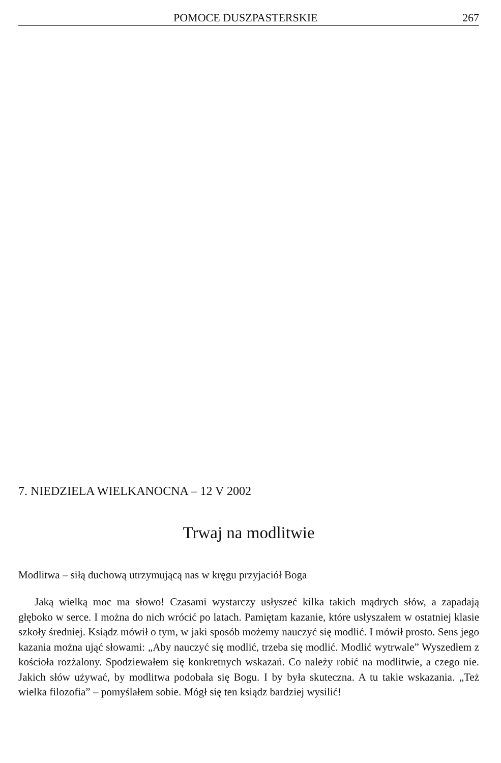POMOCE DUSZPASTERSKIE 267
7. NIEDZIELA WIELKANOCNA – 12 V 2002
Trwaj na modlitwie
Modlitwa – siłą duchową utrzymującą nas w kręgu przyjaciół Boga
Jaką wielką moc ma słowo! Czasami wystarczy usłyszeć kilka takich mądrych słów, a zapadają głęboko w serce. I można do nich wrócić po latach. Pamiętam kazanie, które usłyszałem w ostatniej klasie szkoły średniej. Ksiądz mówił o tym, w jaki sposób możemy nauczyć się modlić. I mówił prosto. Sens jego kazania można ująć słowami: „Aby nauczyć się modlić, trzeba się modlić. Modlić wytrwale” Wyszedłem z kościoła rozżalony. Spodziewałem się konkretnych wskazań. Co należy robić na modlitwie, a czego nie. Jakich słów używać, by modlitwa podobała się Bogu. I by była skuteczna. A tu takie wskazania. „Też wielka filozofia” – pomyślałem sobie. Mógł się ten ksiądz bardziej wysilić!